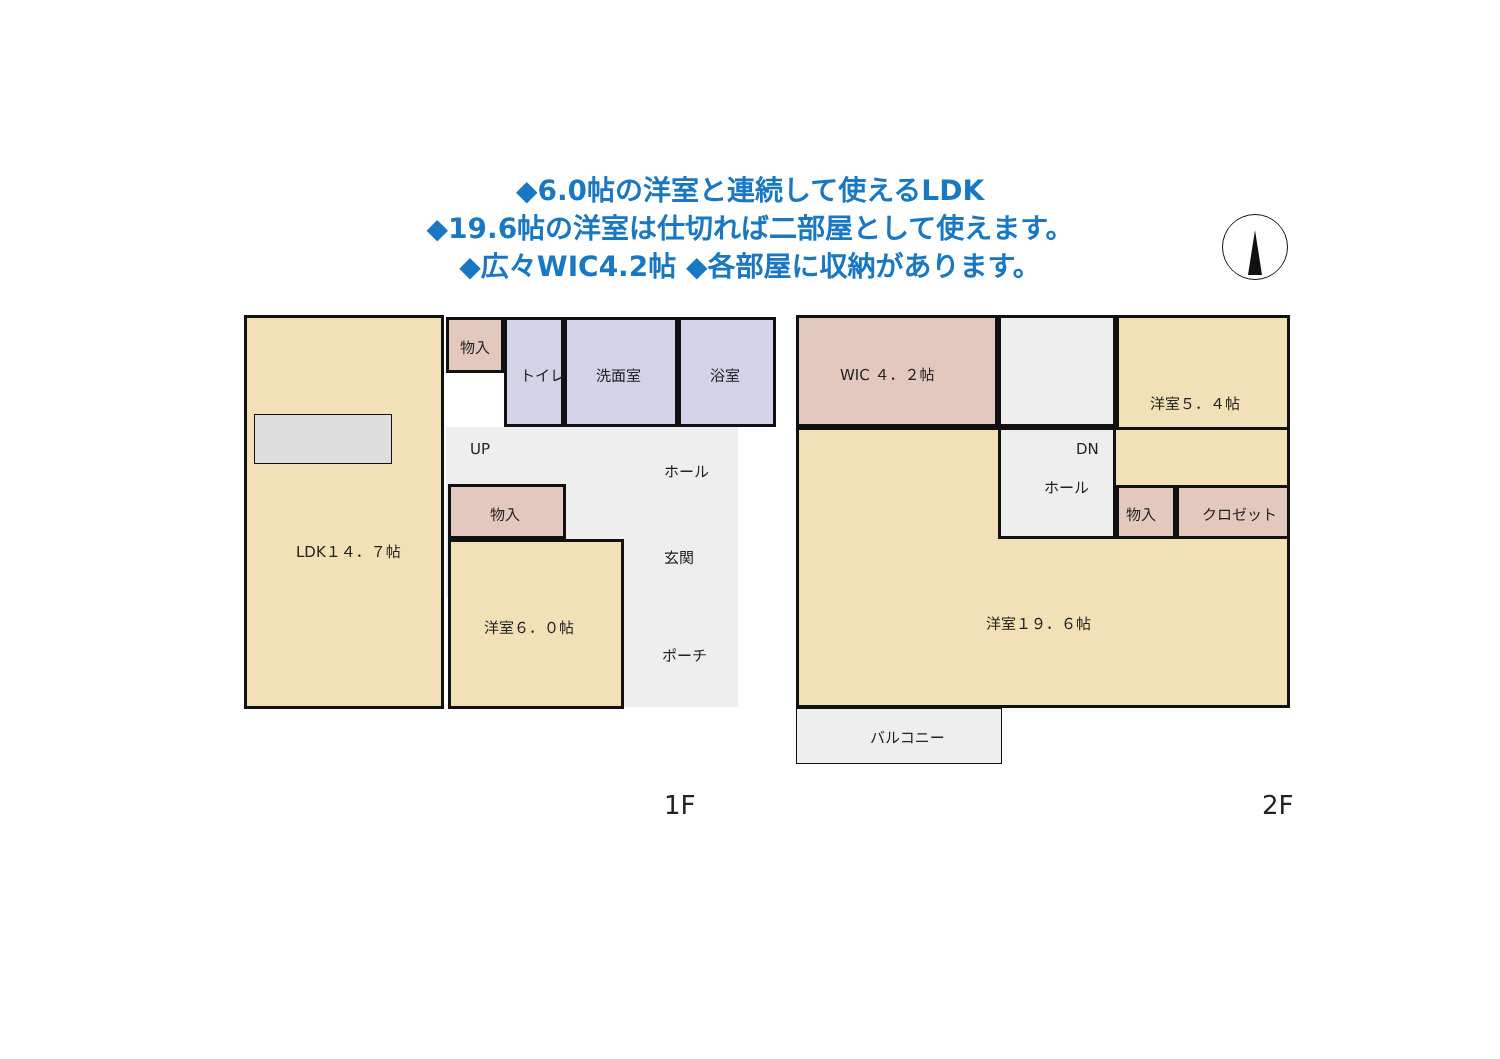◆6.0帖の洋室と連続して使えるLDK
◆19.6帖の洋室は仕切れば二部屋として使えます。
◆広々WIC4.2帖 ◆各部屋に収納があります。
物入
トイレ 洗面室 浴室
UP
ホール
物入
LDK１４．７帖 玄関
洋室６．０帖
ポーチ
WIC ４．２帖
洋室５．４帖
DN
ホール
物入 クロゼット
洋室１９．６帖
バルコニー
1F 2F